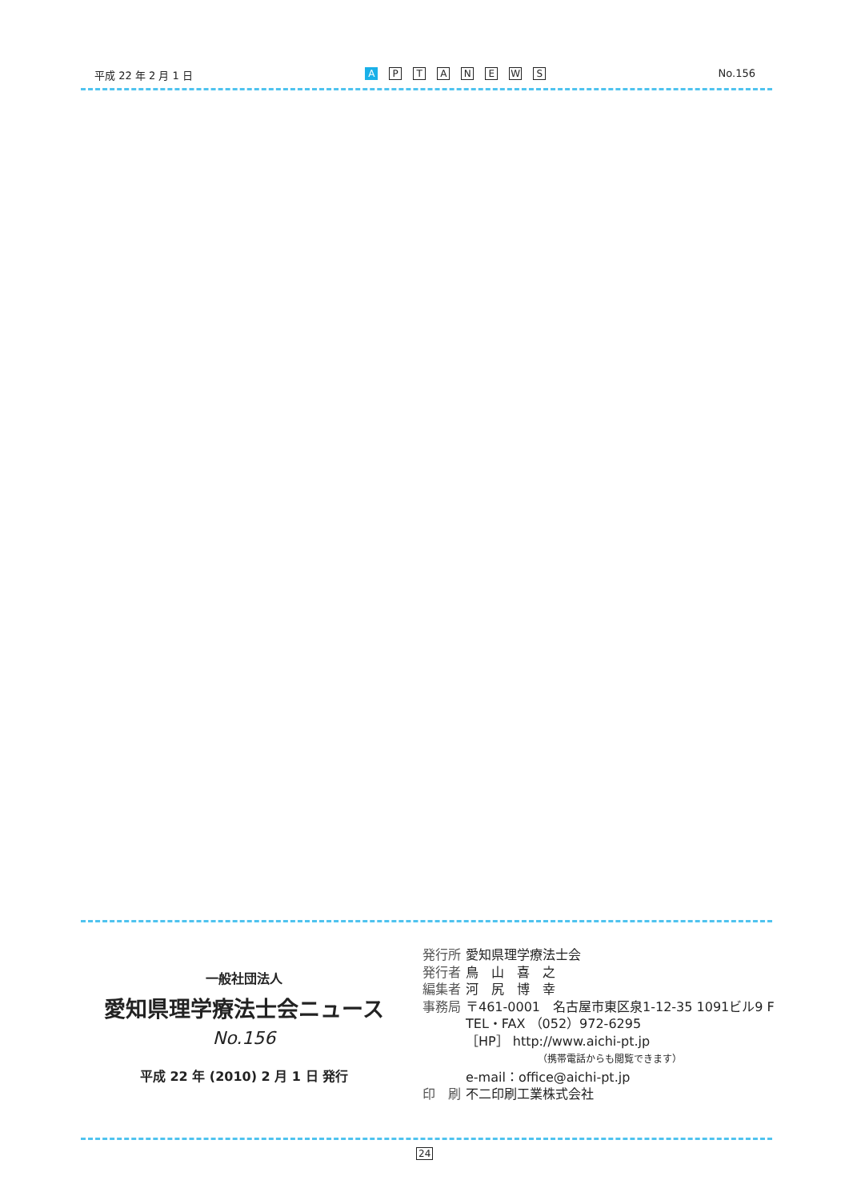平成 22 年 2 月 1 日
A PTANEWS
No.156
一般社団法人
愛知県理学療法士会ニュース
No.156
平成 22 年 (2010) 2 月 1 日 発行
| 発行所 | 愛知県理学療法士会 |
| 発行者 | 鳥 山 喜 之 |
| 編集者 | 河 尻 博 幸 |
| 事務局 | 〒461-0001 名古屋市東区泉1-12-35 1091ビル9 F TEL・FAX （052）972-6295 ［HP］ http://www.aichi-pt.jp （携帯電話からも閲覧できます） e-mail：office@aichi-pt.jp |
| 印 刷 | 不二印刷工業株式会社 |
24